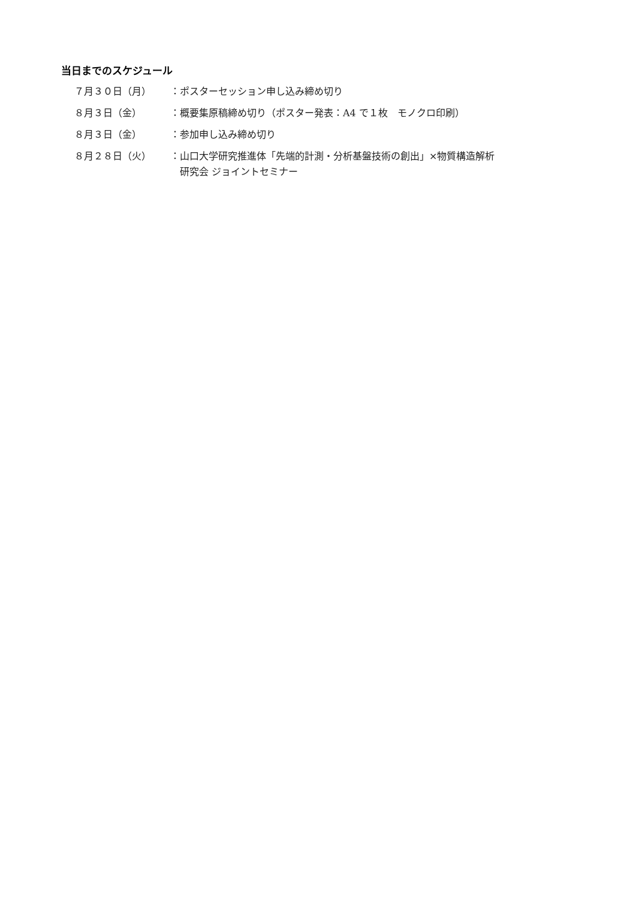当日までのスケジュール
| ７月３０日（月） | ： | ポスターセッション申し込み締め切り |
| ８月３日（金） | ： | 概要集原稿締め切り（ポスター発表：A4 で１枚 モノクロ印刷） |
| ８月３日（金） | ： | 参加申し込み締め切り |
| ８月２８日（火） | ： | 山口大学研究推進体「先端的計測・分析基盤技術の創出」×物質構造解析 研究会 ジョイントセミナー |